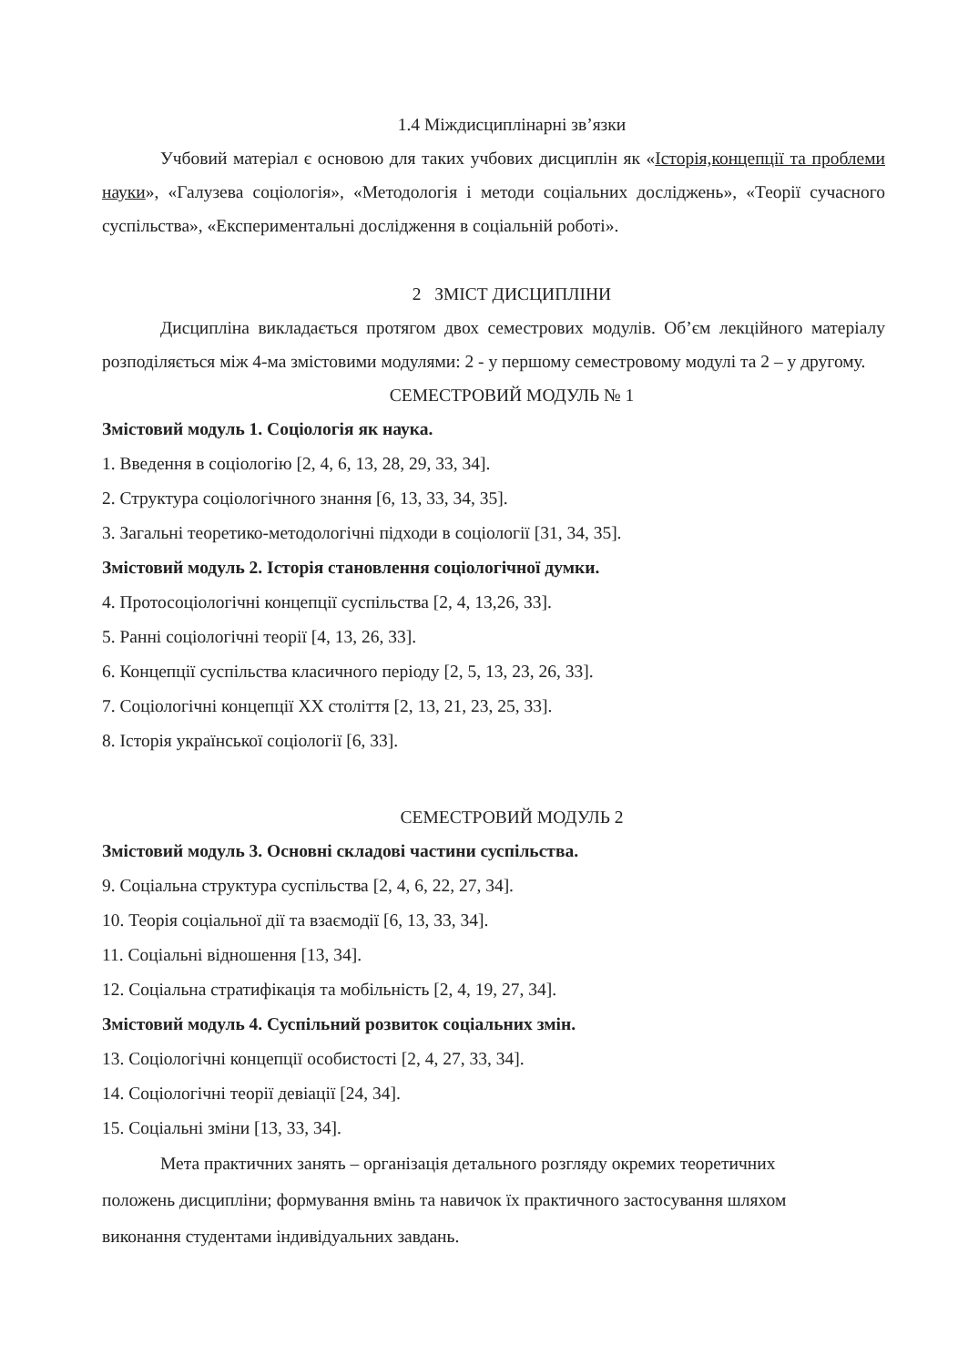1.4 Міждисциплінарні зв’язки
Учбовий матеріал є основою для таких учбових дисциплін як «Історія,концепції та проблеми науки», «Галузева соціологія», «Методологія і методи соціальних досліджень», «Теорії сучасного суспільства», «Експериментальні дослідження в соціальній роботі».
2 ЗМІСТ ДИСЦИПЛІНИ
Дисципліна викладається протягом двох семестрових модулів. Об’єм лекційного матеріалу розподіляється між 4-ма змістовими модулями: 2 - у першому семестровому модулі та 2 – у другому.
СЕМЕСТРОВИЙ МОДУЛЬ № 1
Змістовий модуль 1. Соціологія як наука.
1. Введення в соціологію [2, 4, 6, 13, 28, 29, 33, 34].
2. Структура соціологічного знання [6, 13, 33, 34, 35].
3. Загальні теоретико-методологічні підходи в соціології [31, 34, 35].
Змістовий модуль 2. Історія становлення соціологічної думки.
4. Протосоціологічні концепції суспільства [2, 4, 13,26, 33].
5. Ранні соціологічні теорії [4, 13, 26, 33].
6. Концепції суспільства класичного періоду [2, 5, 13, 23, 26, 33].
7. Соціологічні концепції XX століття [2, 13, 21, 23, 25, 33].
8. Історія української соціології [6, 33].
СЕМЕСТРОВИЙ МОДУЛЬ 2
Змістовий модуль 3. Основні складові частини суспільства.
9. Соціальна структура суспільства [2, 4, 6, 22, 27, 34].
10. Теорія соціальної дії та взаємодії [6, 13, 33, 34].
11. Соціальні відношення [13, 34].
12. Соціальна стратифікація та мобільність [2, 4, 19, 27, 34].
Змістовий модуль 4. Суспільний розвиток соціальних змін.
13. Соціологічні концепції особистості [2, 4, 27, 33, 34].
14. Соціологічні теорії девіації [24, 34].
15. Соціальні зміни [13, 33, 34].
Мета практичних занять – організація детального розгляду окремих теоретичних положень дисципліни; формування вмінь та навичок їх практичного застосування шляхом виконання студентами індивідуальних завдань.